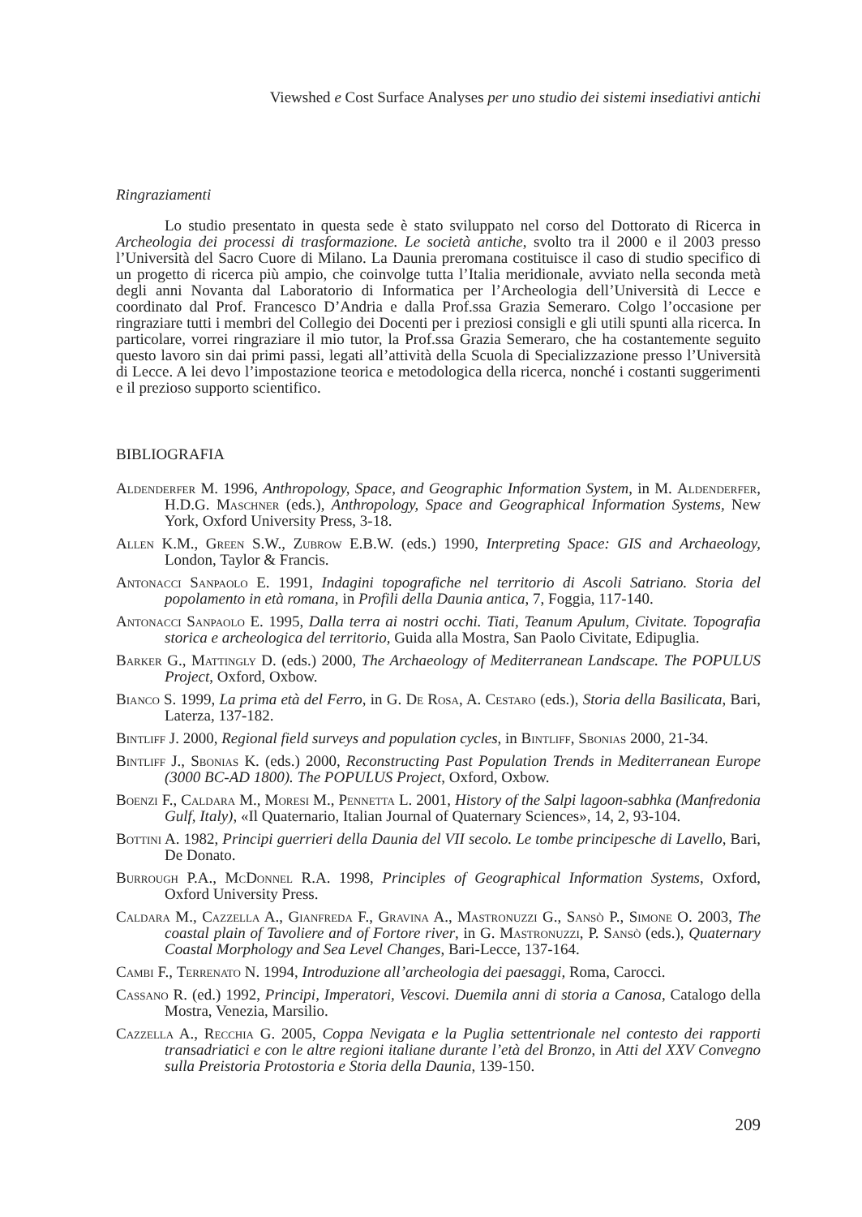Viewshed e Cost Surface Analyses per uno studio dei sistemi insediativi antichi
Ringraziamenti
Lo studio presentato in questa sede è stato sviluppato nel corso del Dottorato di Ricerca in Archeologia dei processi di trasformazione. Le società antiche, svolto tra il 2000 e il 2003 presso l’Università del Sacro Cuore di Milano. La Daunia preromana costituisce il caso di studio specifico di un progetto di ricerca più ampio, che coinvolge tutta l’Italia meridionale, avviato nella seconda metà degli anni Novanta dal Laboratorio di Informatica per l’Archeologia dell’Università di Lecce e coordinato dal Prof. Francesco D’Andria e dalla Prof.ssa Grazia Semeraro. Colgo l’occasione per ringraziare tutti i membri del Collegio dei Docenti per i preziosi consigli e gli utili spunti alla ricerca. In particolare, vorrei ringraziare il mio tutor, la Prof.ssa Grazia Semeraro, che ha costantemente seguito questo lavoro sin dai primi passi, legati all’attività della Scuola di Specializzazione presso l’Università di Lecce. A lei devo l’impostazione teorica e metodologica della ricerca, nonché i costanti suggerimenti e il prezioso supporto scientifico.
BIBLIOGRAFIA
Aldenderfer M. 1996, Anthropology, Space, and Geographic Information System, in M. Aldenderfer, H.D.G. Maschner (eds.), Anthropology, Space and Geographical Information Systems, New York, Oxford University Press, 3-18.
Allen K.M., Green S.W., Zubrow E.B.W. (eds.) 1990, Interpreting Space: GIS and Archaeology, London, Taylor & Francis.
Antonacci Sanpaolo E. 1991, Indagini topografiche nel territorio di Ascoli Satriano. Storia del popolamento in età romana, in Profili della Daunia antica, 7, Foggia, 117-140.
Antonacci Sanpaolo E. 1995, Dalla terra ai nostri occhi. Tiati, Teanum Apulum, Civitate. Topografia storica e archeologica del territorio, Guida alla Mostra, San Paolo Civitate, Edipuglia.
Barker G., Mattingly D. (eds.) 2000, The Archaeology of Mediterranean Landscape. The POPULUS Project, Oxford, Oxbow.
Bianco S. 1999, La prima età del Ferro, in G. De Rosa, A. Cestaro (eds.), Storia della Basilicata, Bari, Laterza, 137-182.
Bintliff J. 2000, Regional field surveys and population cycles, in Bintliff, Sbonias 2000, 21-34.
Bintliff J., Sbonias K. (eds.) 2000, Reconstructing Past Population Trends in Mediterranean Europe (3000 BC-AD 1800). The POPULUS Project, Oxford, Oxbow.
Boenzi F., Caldara M., Moresi M., Pennetta L. 2001, History of the Salpi lagoon-sabhka (Manfredonia Gulf, Italy), «Il Quaternario, Italian Journal of Quaternary Sciences», 14, 2, 93-104.
Bottini A. 1982, Principi guerrieri della Daunia del VII secolo. Le tombe principesche di Lavello, Bari, De Donato.
Burrough P.A., McDonnel R.A. 1998, Principles of Geographical Information Systems, Oxford, Oxford University Press.
Caldara M., Cazzella A., Gianfreda F., Gravina A., Mastronuzzi G., Sansò P., Simone O. 2003, The coastal plain of Tavoliere and of Fortore river, in G. Mastronuzzi, P. Sansò (eds.), Quaternary Coastal Morphology and Sea Level Changes, Bari-Lecce, 137-164.
Cambi F., Terrenato N. 1994, Introduzione all’archeologia dei paesaggi, Roma, Carocci.
Cassano R. (ed.) 1992, Principi, Imperatori, Vescovi. Duemila anni di storia a Canosa, Catalogo della Mostra, Venezia, Marsilio.
Cazzella A., Recchia G. 2005, Coppa Nevigata e la Puglia settentrionale nel contesto dei rapporti transadriatici e con le altre regioni italiane durante l’età del Bronzo, in Atti del XXV Convegno sulla Preistoria Protostoria e Storia della Daunia, 139-150.
209